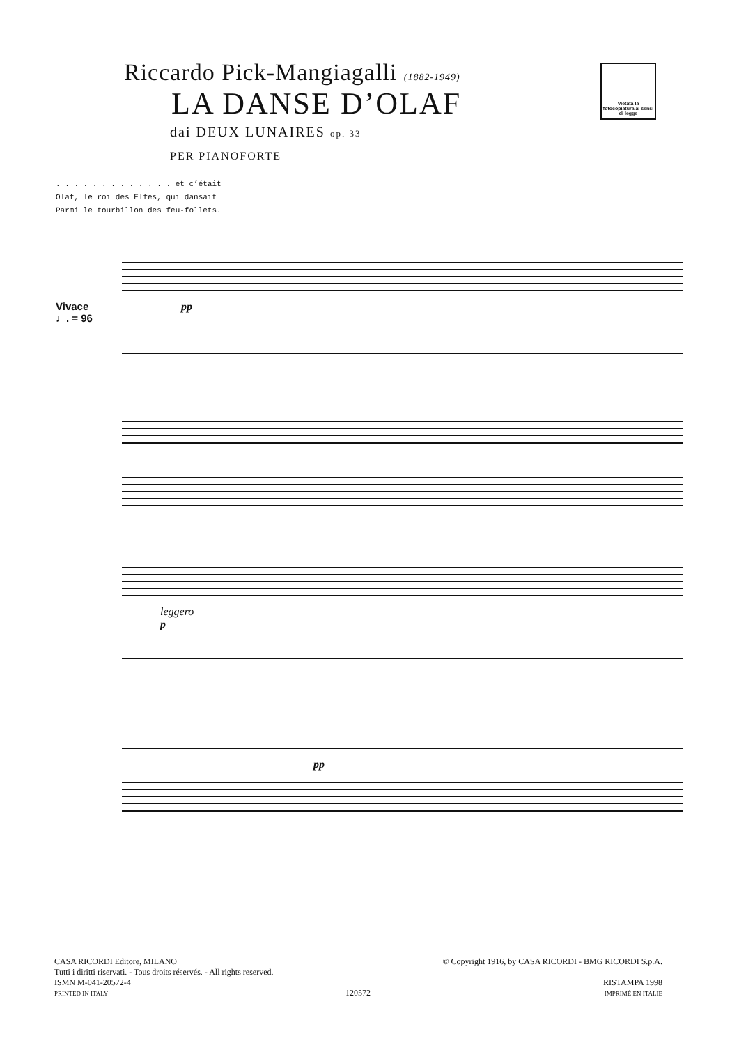Riccardo Pick-Mangiagalli (1882-1949)
LA DANSE D’OLAF
dai DEUX LUNAIRES op. 33
PER PIANOFORTE
Vietata la fotocopiatura ai sensi di legge
. . . . . . . . . . . . . et c’était
Olaf, le roi des Elfes, qui dansait
Parmi le tourbillon des feu-follets.
Vivace
♩. = 96
pp
leggero
p
pp
CASA RICORDI Editore, MILANO
Tutti i diritti riservati. - Tous droits réservés. - All rights reserved.
ISMN M-041-20572-4
PRINTED IN ITALY
120572 © Copyright 1916, by CASA RICORDI - BMG RICORDI S.p.A.
RISTAMPA 1998
IMPRIMÉ EN ITALIE